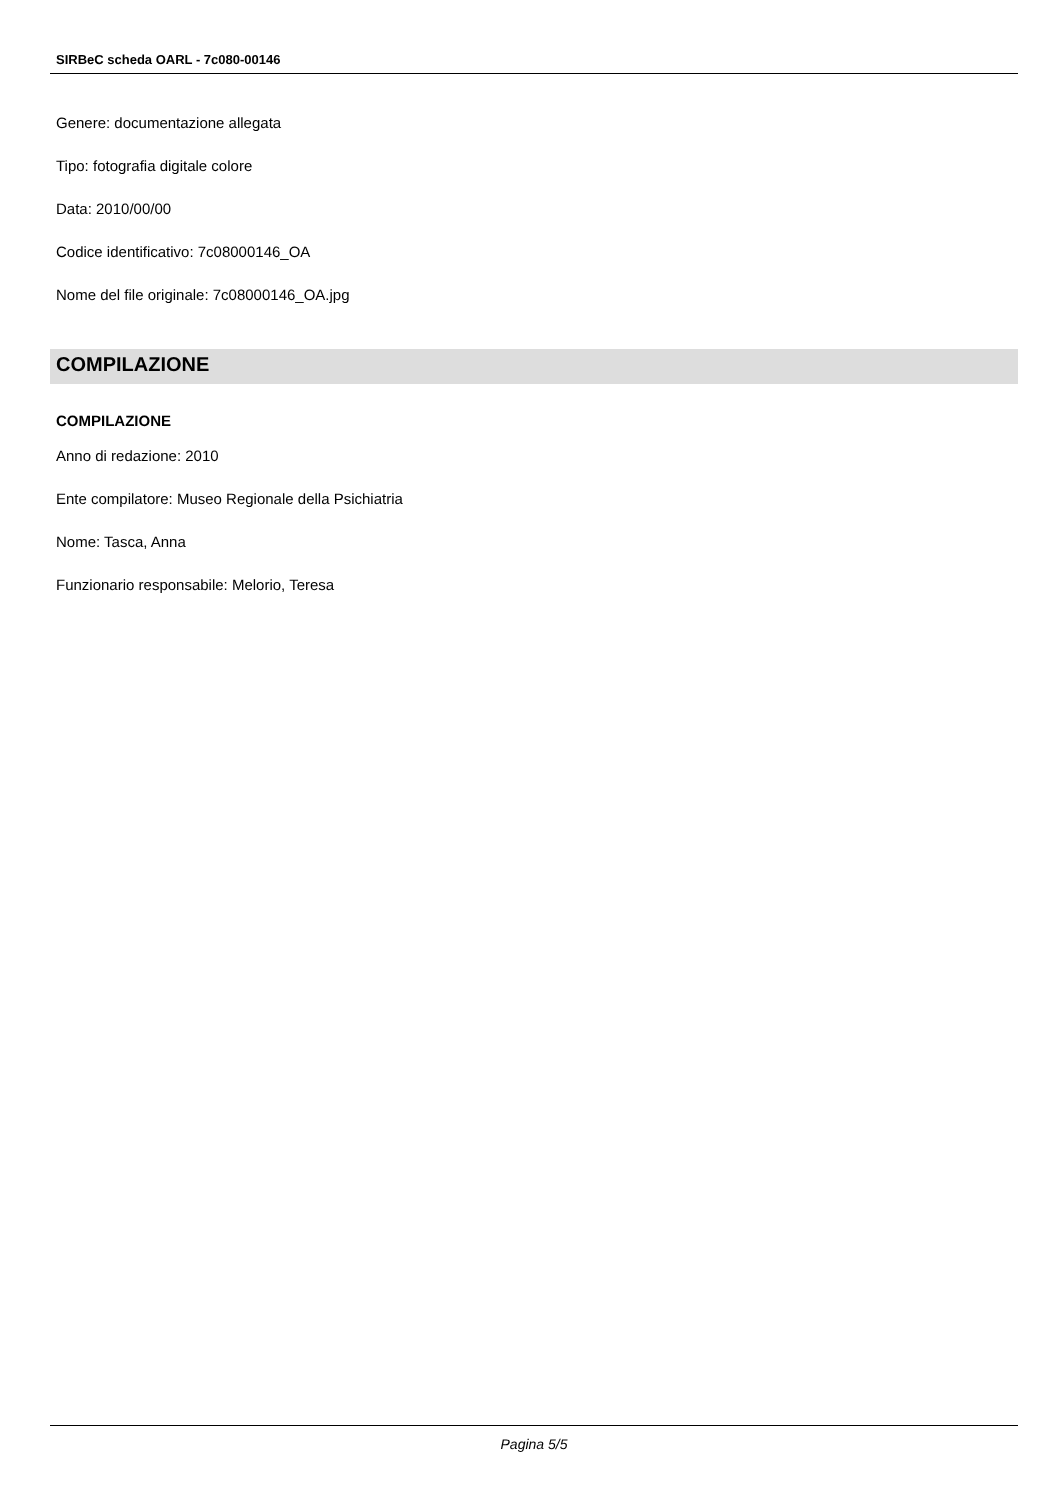SIRBeC scheda OARL - 7c080-00146
Genere: documentazione allegata
Tipo: fotografia digitale colore
Data: 2010/00/00
Codice identificativo: 7c08000146_OA
Nome del file originale: 7c08000146_OA.jpg
COMPILAZIONE
COMPILAZIONE
Anno di redazione: 2010
Ente compilatore: Museo Regionale della Psichiatria
Nome: Tasca, Anna
Funzionario responsabile: Melorio, Teresa
Pagina 5/5